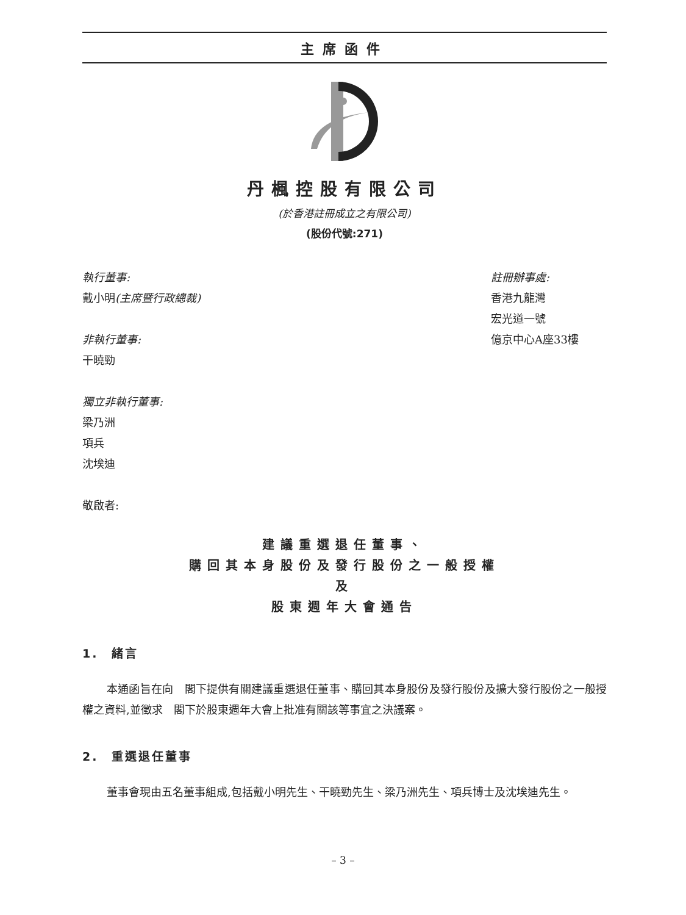主席函件
丹楓控股有限公司
(於香港註冊成立之有限公司)
(股份代號:271)
執行董事:
戴小明(主席暨行政總裁)
非執行董事:
干曉勁
獨立非執行董事:
梁乃洲
項兵
沈埃迪
敬啟者:
註冊辦事處:
香港九龍灣
宏光道一號
億京中心A座33樓
建議重選退任董事、
購回其本身股份及發行股份之一般授權
及
股東週年大會通告
1.　緒言
本通函旨在向　閣下提供有關建議重選退任董事、購回其本身股份及發行股份及擴大發行股份之一般授權之資料,並徵求　閣下於股東週年大會上批准有關該等事宜之決議案。
2.　重選退任董事
董事會現由五名董事組成,包括戴小明先生、干曉勁先生、梁乃洲先生、項兵博士及沈埃迪先生。
– 3 –